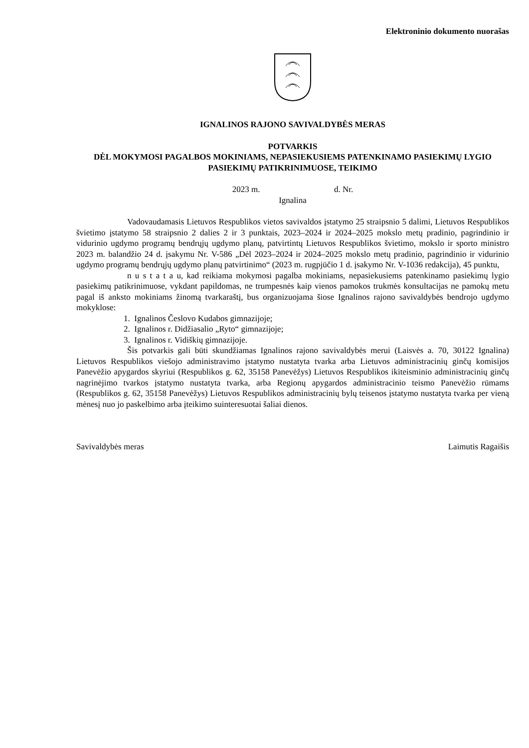Elektroninio dokumento nuorašas
IGNALINOS RAJONO SAVIVALDYBĖS MERAS
POTVARKIS
DĖL MOKYMOSI PAGALBOS MOKINIAMS, NEPASIEKUSIEMS PATENKINAMO PASIEKIMŲ LYGIO PASIEKIMŲ PATIKRINIMUOSE, TEIKIMO
2023 m. d. Nr.
Ignalina
Vadovaudamasis Lietuvos Respublikos vietos savivaldos įstatymo 25 straipsnio 5 dalimi, Lietuvos Respublikos švietimo įstatymo 58 straipsnio 2 dalies 2 ir 3 punktais, 2023–2024 ir 2024–2025 mokslo metų pradinio, pagrindinio ir vidurinio ugdymo programų bendrųjų ugdymo planų, patvirtintų Lietuvos Respublikos švietimo, mokslo ir sporto ministro 2023 m. balandžio 24 d. įsakymu Nr. V-586 „Dėl 2023–2024 ir 2024–2025 mokslo metų pradinio, pagrindinio ir vidurinio ugdymo programų bendrųjų ugdymo planų patvirtinimo“ (2023 m. rugpjūčio 1 d. įsakymo Nr. V-1036 redakcija), 45 punktu,
n u s t a t a u, kad reikiama mokymosi pagalba mokiniams, nepasiekusiems patenkinamo pasiekimų lygio pasiekimų patikrinimuose, vykdant papildomas, ne trumpesnės kaip vienos pamokos trukmės konsultacijas ne pamokų metu pagal iš anksto mokiniams žinomą tvarkaraštį, bus organizuojama šiose Ignalinos rajono savivaldybės bendrojo ugdymo mokyklose:
1. Ignalinos Česlovo Kudabos gimnazijoje;
2. Ignalinos r. Didžiasalio „Ryto“ gimnazijoje;
3. Ignalinos r. Vidiškių gimnazijoje.
Šis potvarkis gali būti skundžiamas Ignalinos rajono savivaldybės merui (Laisvės a. 70, 30122 Ignalina) Lietuvos Respublikos viešojo administravimo įstatymo nustatyta tvarka arba Lietuvos administracinių ginčų komisijos Panevėžio apygardos skyriui (Respublikos g. 62, 35158 Panevėžys) Lietuvos Respublikos ikiteisminio administracinių ginčų nagrinėjimo tvarkos įstatymo nustatyta tvarka, arba Regionų apygardos administracinio teismo Panevėžio rūmams (Respublikos g. 62, 35158 Panevėžys) Lietuvos Respublikos administracinių bylų teisenos įstatymo nustatyta tvarka per vieną mėnesį nuo jo paskelbimo arba įteikimo suinteresuotai šaliai dienos.
Savivaldybės meras Laimutis Ragaišis